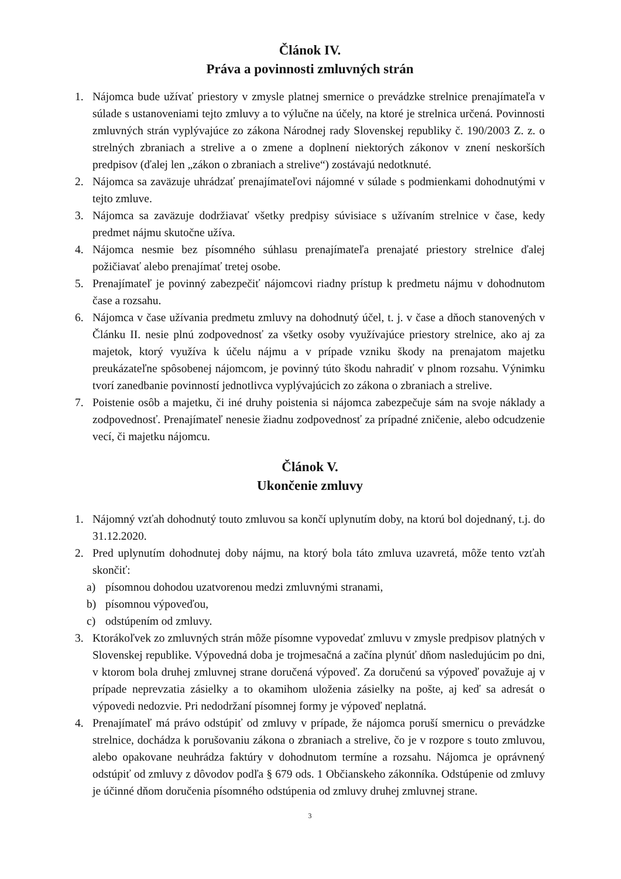Článok IV.
Práva a povinnosti zmluvných strán
1. Nájomca bude užívať priestory v zmysle platnej smernice o prevádzke strelnice prenajímateľa v súlade s ustanoveniami tejto zmluvy a to výlučne na účely, na ktoré je strelnica určená. Povinnosti zmluvných strán vyplývajúce zo zákona Národnej rady Slovenskej republiky č. 190/2003 Z. z. o strelných zbraniach a strelive a o zmene a doplnení niektorých zákonov v znení neskorších predpisov (ďalej len „zákon o zbraniach a strelive“) zostávajú nedotknuté.
2. Nájomca sa zaväzuje uhrádzať prenajímateľovi nájomné v súlade s podmienkami dohodnutými v tejto zmluve.
3. Nájomca sa zaväzuje dodržiavať všetky predpisy súvisiace s užívaním strelnice v čase, kedy predmet nájmu skutočne užíva.
4. Nájomca nesmie bez písomného súhlasu prenajímateľa prenajaté priestory strelnice ďalej požičiavať alebo prenajímať tretej osobe.
5. Prenajímateľ je povinný zabezpečiť nájomcovi riadny prístup k predmetu nájmu v dohodnutom čase a rozsahu.
6. Nájomca v čase užívania predmetu zmluvy na dohodnutý účel, t. j. v čase a dňoch stanovených v Článku II. nesie plnú zodpovednosť za všetky osoby využívajúce priestory strelnice, ako aj za majetok, ktorý využíva k účelu nájmu a v prípade vzniku škody na prenajatom majetku preukázateľne spôsobenej nájomcom, je povinný túto škodu nahradiť v plnom rozsahu. Výnimku tvorí zanedbanie povinností jednotlivca vyplývajúcich zo zákona o zbraniach a strelive.
7. Poistenie osôb a majetku, či iné druhy poistenia si nájomca zabezpečuje sám na svoje náklady a zodpovednosť. Prenajímateľ nenesie žiadnu zodpovednosť za prípadné zničenie, alebo odcudzenie vecí, či majetku nájomcu.
Článok V.
Ukončenie zmluvy
1. Nájomný vzťah dohodnutý touto zmluvou sa končí uplynutím doby, na ktorú bol dojednaný, t.j. do 31.12.2020.
2. Pred uplynutím dohodnutej doby nájmu, na ktorý bola táto zmluva uzavretá, môže tento vzťah skončiť:
a) písomnou dohodou uzatvorenou medzi zmluvnými stranami,
b) písomnou výpoveďou,
c) odstúpením od zmluvy.
3. Ktorákoľvek zo zmluvných strán môže písomne vypovedať zmluvu v zmysle predpisov platných v Slovenskej republike. Výpovedná doba je trojmesačná a začína plynúť dňom nasledujúcim po dni, v ktorom bola druhej zmluvnej strane doručená výpoveď. Za doručenú sa výpoveď považuje aj v prípade neprevzatia zásielky a to okamihom uloženia zásielky na pošte, aj keď sa adresát o výpovedi nedozvie. Pri nedodržaní písomnej formy je výpoveď neplatná.
4. Prenajímateľ má právo odstúpiť od zmluvy v prípade, že nájomca poruší smernicu o prevádzke strelnice, dochádza k porušovaniu zákona o zbraniach a strelive, čo je v rozpore s touto zmluvou, alebo opakovane neuhrádza faktúry v dohodnutom termíne a rozsahu. Nájomca je oprávnený odstúpiť od zmluvy z dôvodov podľa § 679 ods. 1 Občianskeho zákonníka. Odstúpenie od zmluvy je účinné dňom doručenia písomného odstúpenia od zmluvy druhej zmluvnej strane.
3